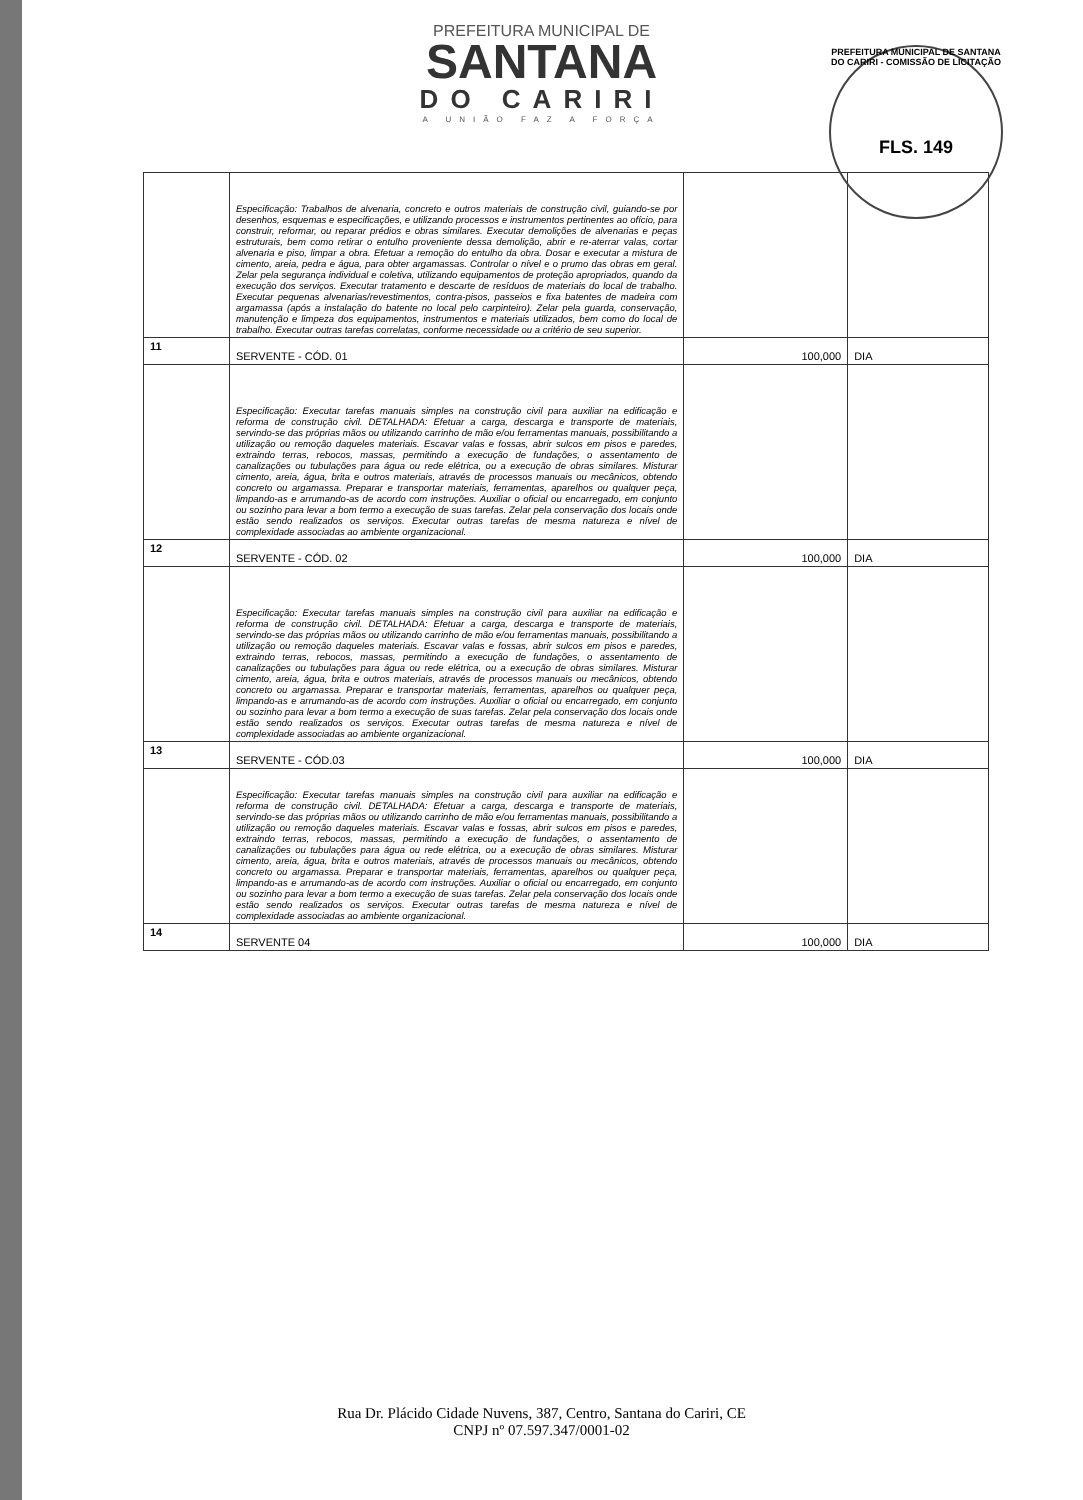PREFEITURA MUNICIPAL DE SANTANA DO CARIRI - COMISSÃO DE LICITAÇÃO
FLS. 149
PREFEITURA MUNICIPAL DE
SANTANA
DO CARIRI
A UNIÃO FAZ A FORÇA
| | Especificação: Trabalhos de alvenaria, concreto e outros materiais de construção civil, guiando-se por desenhos, esquemas e especificações, e utilizando processos e instrumentos pertinentes ao ofício, para construir, reformar, ou reparar prédios e obras similares. Executar demolições de alvenarias e peças estruturais, bem como retirar o entulho proveniente dessa demolição, abrir e re-aterrar valas, cortar alvenaria e piso, limpar a obra. Efetuar a remoção do entulho da obra. Dosar e executar a mistura de cimento, areia, pedra e água, para obter argamassas. Controlar o nível e o prumo das obras em geral. Zelar pela segurança individual e coletiva, utilizando equipamentos de proteção apropriados, quando da execução dos serviços. Executar tratamento e descarte de resíduos de materiais do local de trabalho. Executar pequenas alvenarias/revestimentos, contra-pisos, passeios e fixa batentes de madeira com argamassa (após a instalação do batente no local pelo carpinteiro). Zelar pela guarda, conservação, manutenção e limpeza dos equipamentos, instrumentos e materiais utilizados, bem como do local de trabalho. Executar outras tarefas correlatas, conforme necessidade ou a critério de seu superior. | | |
| 11 | SERVENTE - CÓD. 01 | 100,000 | DIA |
| | Especificação: Executar tarefas manuais simples na construção civil para auxiliar na edificação e reforma de construção civil. DETALHADA: Efetuar a carga, descarga e transporte de materiais, servindo-se das próprias mãos ou utilizando carrinho de mão e/ou ferramentas manuais, possibilitando a utilização ou remoção daqueles materiais. Escavar valas e fossas, abrir sulcos em pisos e paredes, extraindo terras, rebocos, massas, permitindo a execução de fundações, o assentamento de canalizações ou tubulações para água ou rede elétrica, ou a execução de obras similares. Misturar cimento, areia, água, brita e outros materiais, através de processos manuais ou mecânicos, obtendo concreto ou argamassa. Preparar e transportar materiais, ferramentas, aparelhos ou qualquer peça, limpando-as e arrumando-as de acordo com instruções. Auxiliar o oficial ou encarregado, em conjunto ou sozinho para levar a bom termo a execução de suas tarefas. Zelar pela conservação dos locais onde estão sendo realizados os serviços. Executar outras tarefas de mesma natureza e nível de complexidade associadas ao ambiente organizacional. | | |
| 12 | SERVENTE - CÓD. 02 | 100,000 | DIA |
| | Especificação: Executar tarefas manuais simples na construção civil para auxiliar na edificação e reforma de construção civil. DETALHADA: Efetuar a carga, descarga e transporte de materiais, servindo-se das próprias mãos ou utilizando carrinho de mão e/ou ferramentas manuais, possibilitando a utilização ou remoção daqueles materiais. Escavar valas e fossas, abrir sulcos em pisos e paredes, extraindo terras, rebocos, massas, permitindo a execução de fundações, o assentamento de canalizações ou tubulações para água ou rede elétrica, ou a execução de obras similares. Misturar cimento, areia, água, brita e outros materiais, através de processos manuais ou mecânicos, obtendo concreto ou argamassa. Preparar e transportar materiais, ferramentas, aparelhos ou qualquer peça, limpando-as e arrumando-as de acordo com instruções. Auxiliar o oficial ou encarregado, em conjunto ou sozinho para levar a bom termo a execução de suas tarefas. Zelar pela conservação dos locais onde estão sendo realizados os serviços. Executar outras tarefas de mesma natureza e nível de complexidade associadas ao ambiente organizacional. | | |
| 13 | SERVENTE - CÓD.03 | 100,000 | DIA |
| | Especificação: Executar tarefas manuais simples na construção civil para auxiliar na edificação e reforma de construção civil. DETALHADA: Efetuar a carga, descarga e transporte de materiais, servindo-se das próprias mãos ou utilizando carrinho de mão e/ou ferramentas manuais, possibilitando a utilização ou remoção daqueles materiais. Escavar valas e fossas, abrir sulcos em pisos e paredes, extraindo terras, rebocos, massas, permitindo a execução de fundações, o assentamento de canalizações ou tubulações para água ou rede elétrica, ou a execução de obras similares. Misturar cimento, areia, água, brita e outros materiais, através de processos manuais ou mecânicos, obtendo concreto ou argamassa. Preparar e transportar materiais, ferramentas, aparelhos ou qualquer peça, limpando-as e arrumando-as de acordo com instruções. Auxiliar o oficial ou encarregado, em conjunto ou sozinho para levar a bom termo a execução de suas tarefas. Zelar pela conservação dos locais onde estão sendo realizados os serviços. Executar outras tarefas de mesma natureza e nível de complexidade associadas ao ambiente organizacional. | | |
| 14 | SERVENTE 04 | 100,000 | DIA |
Rua Dr. Plácido Cidade Nuvens, 387, Centro, Santana do Cariri, CE
CNPJ nº 07.597.347/0001-02